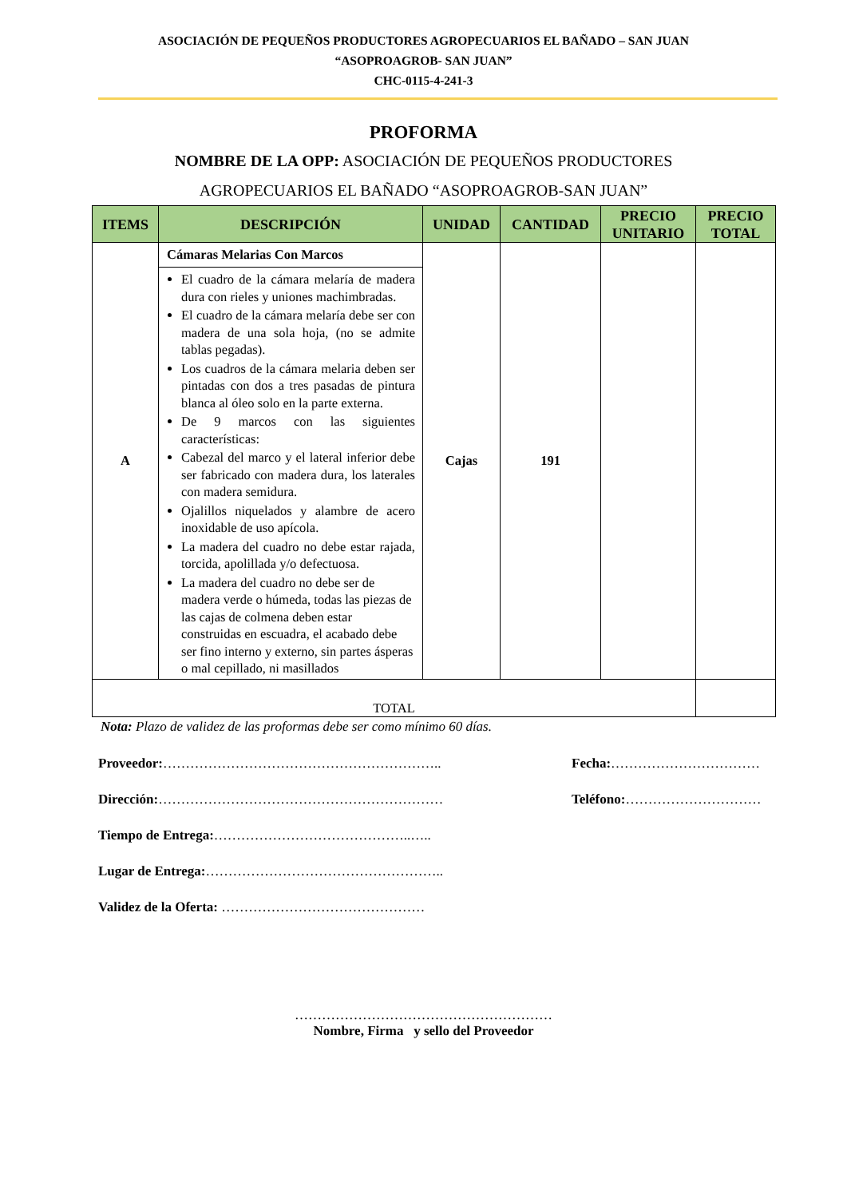ASOCIACIÓN DE PEQUEÑOS PRODUCTORES AGROPECUARIOS EL BAÑADO – SAN JUAN
“ASOPROAGROB- SAN JUAN”
CHC-0115-4-241-3
PROFORMA
NOMBRE DE LA OPP: ASOCIACIÓN DE PEQUEÑOS PRODUCTORES AGROPECUARIOS EL BAÑADO “ASOPROAGROB-SAN JUAN”
| ITEMS | DESCRIPCIÓN | UNIDAD | CANTIDAD | PRECIO UNITARIO | PRECIO TOTAL |
| --- | --- | --- | --- | --- | --- |
| A | Cámaras Melarias Con Marcos | Cajas | 191 | | |
| | El cuadro de la cámara melaría de madera dura con rieles y uniones machimbradas. El cuadro de la cámara melaría debe ser con madera de una sola hoja, (no se admite tablas pegadas). Los cuadros de la cámara melaria deben ser pintadas con dos a tres pasadas de pintura blanca al óleo solo en la parte externa. De 9 marcos con las siguientes características: Cabezal del marco y el lateral inferior debe ser fabricado con madera dura, los laterales con madera semidura. Ojalillos niquelados y alambre de acero inoxidable de uso apícola. La madera del cuadro no debe estar rajada, torcida, apolillada y/o defectuosa. La madera del cuadro no debe ser de madera verde o húmeda, todas las piezas de las cajas de colmena deben estar construidas en escuadra, el acabado debe ser fino interno y externo, sin partes ásperas o mal cepillado, ni masillados | | | | |
| TOTAL | | | | | |
Nota: Plazo de validez de las proformas debe ser como mínimo 60 días.
Proveedor:…………………………………………………….. Fecha:……………………………
Dirección:……………………………………………………… Teléfono:…………………………
Tiempo de Entrega:……………………………………..…..
Lugar de Entrega:……………………………………………..
Validez de la Oferta: ………………………………………
…………………………………………………
Nombre, Firma y sello del Proveedor